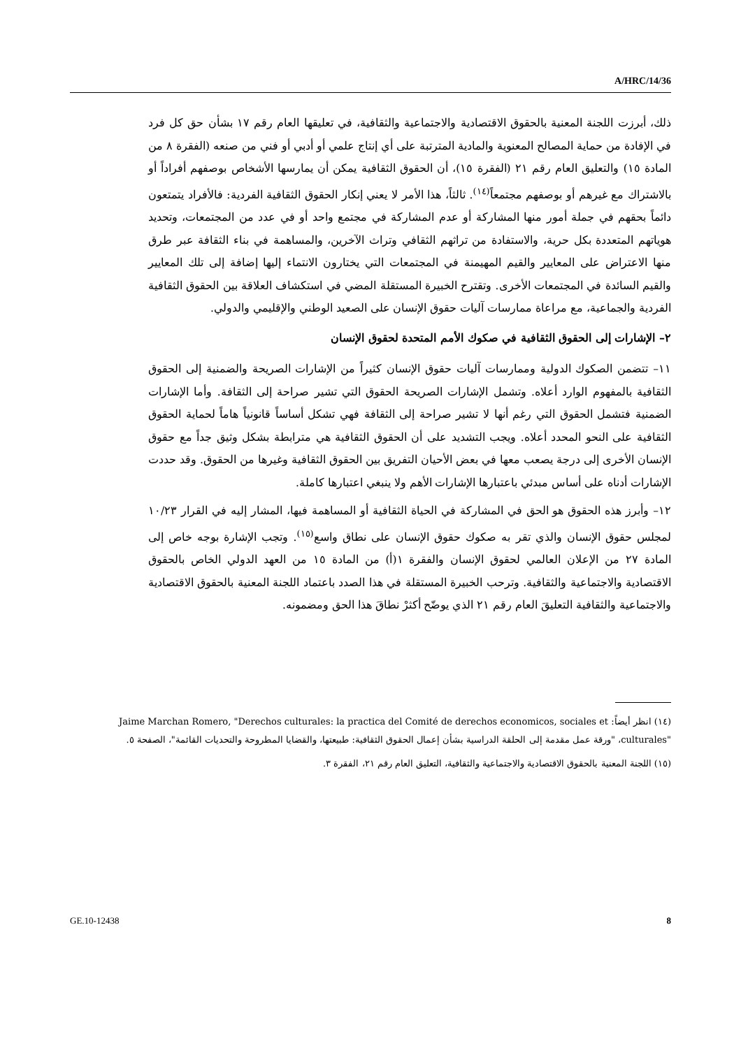A/HRC/14/36
ذلك، أبرزت اللجنة المعنية بالحقوق الاقتصادية والاجتماعية والثقافية، في تعليقها العام رقم ١٧ بشأن حق كل فرد في الإفادة من حماية المصالح المعنوية والمادية المترتبة على أي إنتاج علمي أو أدبي أو فني من صنعه (الفقرة ٨ من المادة ١٥) والتعليق العام رقم ٢١ (الفقرة ١٥)، أن الحقوق الثقافية يمكن أن يمارسها الأشخاص بوصفهم أفراداً أو بالاشتراك مع غيرهم أو بوصفهم مجتمعاً<sup>(١٤)</sup>. ثالثاً، هذا الأمر لا يعني إنكار الحقوق الثقافية الفردية: فالأفراد يتمتعون دائماً بحقهم في جملة أمور منها المشاركة أو عدم المشاركة في مجتمع واحد أو في عدد من المجتمعات، وتحديد هوياتهم المتعددة بكل حرية، والاستفادة من تراثهم الثقافي وتراث الآخرين، والمساهمة في بناء الثقافة عبر طرق منها الاعتراض على المعايير والقيم المهيمنة في المجتمعات التي يختارون الانتماء إليها إضافة إلى تلك المعايير والقيم السائدة في المجتمعات الأخرى. وتقترح الخبيرة المستقلة المضي في استكشاف العلاقة بين الحقوق الثقافية الفردية والجماعية، مع مراعاة ممارسات آليات حقوق الإنسان على الصعيد الوطني والإقليمي والدولي.
٢– الإشارات إلى الحقوق الثقافية في صكوك الأمم المتحدة لحقوق الإنسان
١١– تتضمن الصكوك الدولية وممارسات آليات حقوق الإنسان كثيراً من الإشارات الصريحة والضمنية إلى الحقوق الثقافية بالمفهوم الوارد أعلاه. وتشمل الإشارات الصريحة الحقوق التي تشير صراحة إلى الثقافة. وأما الإشارات الضمنية فتشمل الحقوق التي رغم أنها لا تشير صراحة إلى الثقافة فهي تشكل أساساً قانونياً هاماً لحماية الحقوق الثقافية على النحو المحدد أعلاه. ويجب التشديد على أن الحقوق الثقافية هي مترابطة بشكل وثيق جداً مع حقوق الإنسان الأخرى إلى درجة يصعب معها في بعض الأحيان التفريق بين الحقوق الثقافية وغيرها من الحقوق. وقد حددت الإشارات أدناه على أساس مبدئي باعتبارها الإشارات الأهم ولا ينبغي اعتبارها كاملة.
١٢– وأبرز هذه الحقوق هو الحق في المشاركة في الحياة الثقافية أو المساهمة فيها، المشار إليه في القرار ١٠/٢٣ لمجلس حقوق الإنسان والذي تقر به صكوك حقوق الإنسان على نطاق واسع<sup>(١٥)</sup>. وتجب الإشارة بوجه خاص إلى المادة ٢٧ من الإعلان العالمي لحقوق الإنسان والفقرة ١(أ) من المادة ١٥ من العهد الدولي الخاص بالحقوق الاقتصادية والاجتماعية والثقافية. وترحب الخبيرة المستقلة في هذا الصدد باعتماد اللجنة المعنية بالحقوق الاقتصادية والاجتماعية والثقافية التعليقَ العام رقم ٢١ الذي يوضّح أكثرْ نطاقَ هذا الحق ومضمونه.
(١٤) انظر أيضاً: Jaime Marchan Romero, "Derechos culturales: la practica del Comité de derechos economicos, sociales et culturales"، "ورقة عمل مقدمة إلى الحلقة الدراسية بشأن إعمال الحقوق الثقافية: طبيعتها، والقضايا المطروحة والتحديات القائمة"، الصفحة ٥.
(١٥) اللجنة المعنية بالحقوق الاقتصادية والاجتماعية والثقافية، التعليق العام رقم ٢١، الفقرة ٣.
GE.10-12438 8